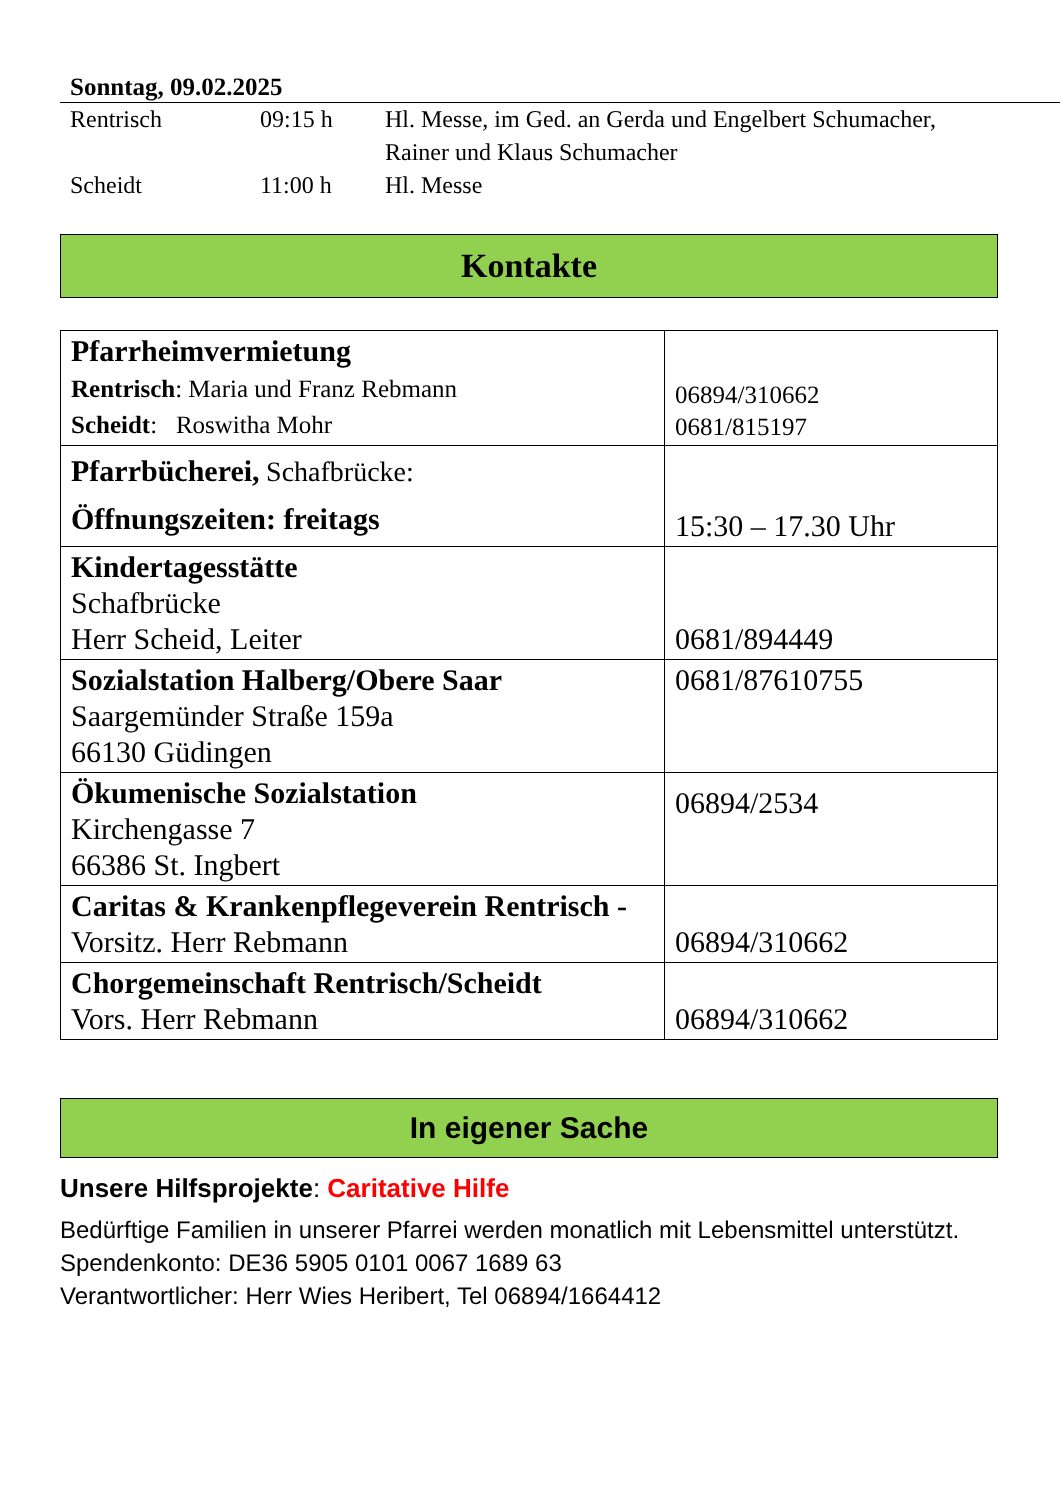Sonntag, 09.02.2025
| Rentrisch | 09:15 h | Hl. Messe, im Ged. an Gerda und Engelbert Schumacher, Rainer und Klaus Schumacher |
| Scheidt | 11:00 h | Hl. Messe |
Kontakte
| Pfarrheimvermietung Rentrisch : Maria und Franz Rebmann Scheidt : Roswitha Mohr | 06894/310662 0681/815197 |
| Pfarrbücherei, Schafbrücke: Öffnungszeiten: freitags | 15:30 – 17.30 Uhr |
| Kindertagesstätte Schafbrücke Herr Scheid, Leiter | 0681/894449 |
| Sozialstation Halberg/Obere Saar Saargemünder Straße 159a 66130 Güdingen | 0681/87610755 |
| Ökumenische Sozialstation Kirchengasse 7 66386 St. Ingbert | 06894/2534 |
| Caritas & Krankenpflegeverein Rentrisch - Vorsitz. Herr Rebmann | 06894/310662 |
| Chorgemeinschaft Rentrisch/Scheidt Vors. Herr Rebmann | 06894/310662 |
In eigener Sache
Unsere Hilfsprojekte: Caritative Hilfe
Bedürftige Familien in unserer Pfarrei werden monatlich mit Lebensmittel unterstützt.
Spendenkonto: DE36 5905 0101 0067 1689 63
Verantwortlicher: Herr Wies Heribert, Tel 06894/1664412